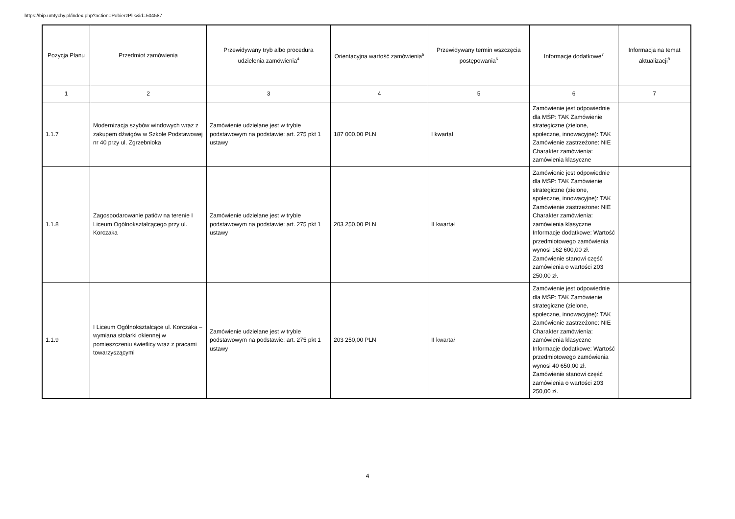https://bip.umtychy.pl/index.php?action=PobierzPlik&id=504587
| Pozycja Planu | Przedmiot zamówienia | Przewidywany tryb albo procedura udzielenia zamówienia<sup>4</sup> | Orientacyjna wartość zamówienia<sup>5</sup> | Przewidywany termin wszczęcia postępowania<sup>6</sup> | Informacje dodatkowe<sup>7</sup> | Informacja na temat aktualizacji<sup>8</sup> |
| --- | --- | --- | --- | --- | --- | --- |
| 1 | 2 | 3 | 4 | 5 | 6 | 7 |
| 1.1.7 | Modernizacja szybów windowych wraz z zakupem dźwigów w Szkole Podstawowej nr 40 przy ul. Zgrzebnioka | Zamówienie udzielane jest w trybie podstawowym na podstawie: art. 275 pkt 1 ustawy | 187 000,00 PLN | I kwartał | Zamówienie jest odpowiednie dla MŚP: TAK Zamówienie strategiczne (zielone, społeczne, innowacyjne): TAK Zamówienie zastrzeżone: NIE Charakter zamówienia: zamówienia klasyczne | |
| 1.1.8 | Zagospodarowanie patiów na terenie I Liceum Ogólnokształcącego przy ul. Korczaka | Zamówienie udzielane jest w trybie podstawowym na podstawie: art. 275 pkt 1 ustawy | 203 250,00 PLN | II kwartał | Zamówienie jest odpowiednie dla MŚP: TAK Zamówienie strategiczne (zielone, społeczne, innowacyjne): TAK Zamówienie zastrzeżone: NIE Charakter zamówienia: zamówienia klasyczne Informacje dodatkowe: Wartość przedmiotowego zamówienia wynosi 162 600,00 zł. Zamówienie stanowi część zamówienia o wartości 203 250,00 zł. | |
| 1.1.9 | I Liceum Ogólnokształcące ul. Korczaka – wymiana stolarki okiennej w pomieszczeniu świetlicy wraz z pracami towarzyszącymi | Zamówienie udzielane jest w trybie podstawowym na podstawie: art. 275 pkt 1 ustawy | 203 250,00 PLN | II kwartał | Zamówienie jest odpowiednie dla MŚP: TAK Zamówienie strategiczne (zielone, społeczne, innowacyjne): TAK Zamówienie zastrzeżone: NIE Charakter zamówienia: zamówienia klasyczne Informacje dodatkowe: Wartość przedmiotowego zamówienia wynosi 40 650,00 zł. Zamówienie stanowi część zamówienia o wartości 203 250,00 zł. | |
4